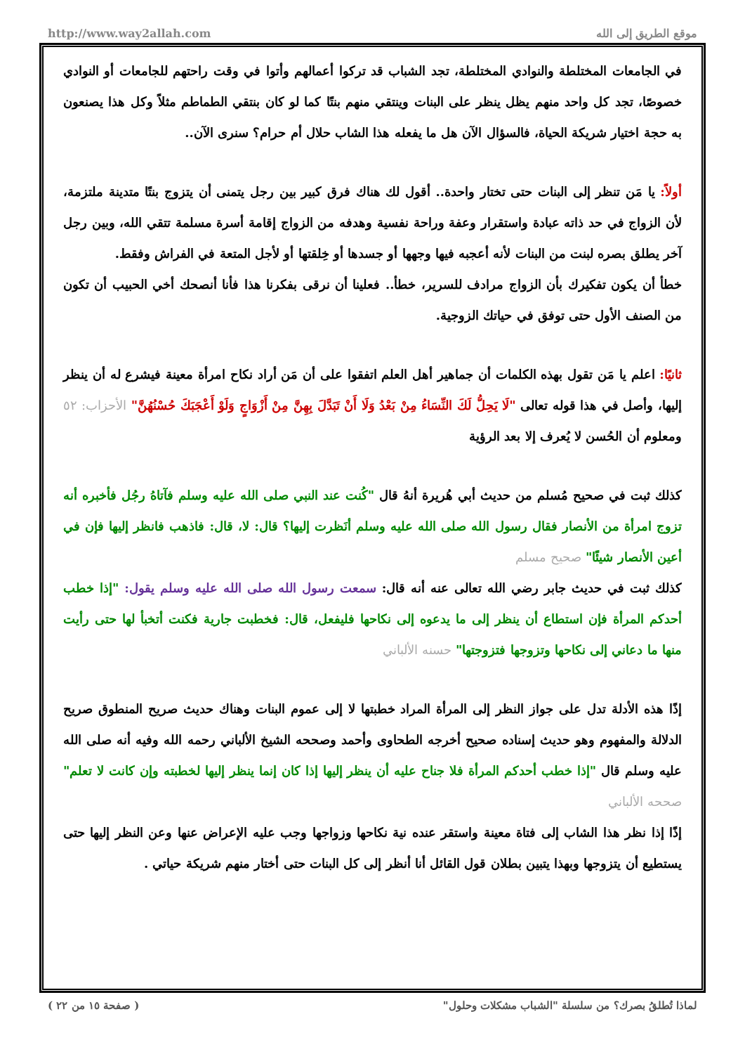http://www.way2allah.com موقع الطريق إلى الله
في الجامعات المختلطة والنوادي المختلطة، تجد الشباب قد تركوا أعمالهم وأتوا في وقت راحتهم للجامعات أو النوادي خصوصًا، تجد كل واحد منهم يظل ينظر على البنات وينتقي منهم بنتًا كما لو كان بنتقي الطماطم مثلاً وكل هذا يصنعون به حجة اختيار شريكة الحياة، فالسؤال الآن هل ما يفعله هذا الشاب حلال أم حرام؟ سنرى الآن..
أولاً: يا مَن تنظر إلى البنات حتى تختار واحدة.. أقول لك هناك فرق كبير بين رجل يتمنى أن يتزوج بنتًا متدينة ملتزمة، لأن الزواج في حد ذاته عبادة واستقرار وعفة وراحة نفسية وهدفه من الزواج إقامة أسرة مسلمة تتقي الله، وبين رجل آخر يطلق بصره لبنت من البنات لأنه أعجبه فيها وجهها أو جسدها أو خِلقتها أو لأجل المتعة في الفراش وفقط.
خطأ أن يكون تفكيرك بأن الزواج مرادف للسرير، خطأ.. فعلينا أن نرقى بفكرنا هذا فأنا أنصحك أخي الحبيب أن تكون من الصنف الأول حتى توفق في حياتك الزوجية.
ثانيًا: اعلم يا مَن تقول بهذه الكلمات أن جماهير أهل العلم اتفقوا على أن مَن أراد نكاح امرأة معينة فيشرع له أن ينظر إليها، وأصل في هذا قوله تعالى "لَا يَحِلُّ لَكَ النِّسَاءُ مِنْ بَعْدُ وَلَا أَنْ تَبَدَّلَ بِهِنَّ مِنْ أَزْوَاجٍ وَلَوْ أَعْجَبَكَ حُسْنُهُنَّ" الأحزاب: ٥٢ ومعلوم أن الحُسن لا يُعرف إلا بعد الرؤية
كذلك ثبت في صحيح مُسلم من حديث أبي هُريرة أنهُ قال "كُنت عند النبي صلى الله عليه وسلم فآتاهُ رجُل فأخبره أنه تزوج امرأة من الأنصار فقال رسول الله صلى الله عليه وسلم أنَظرت إليها؟ قال: لا، قال: فاذهب فانظر إليها فإن في أعين الأنصار شيئًا" صحيح مسلم
كذلك ثبت في حديث جابر رضي الله تعالى عنه أنه قال: سمعت رسول الله صلى الله عليه وسلم يقول: "إذا خطب أحدكم المرأة فإن استطاع أن ينظر إلى ما يدعوه إلى نكاحها فليفعل، قال: فخطبت جارية فكنت أتخبأ لها حتى رأيت منها ما دعاني إلى نكاحها وتزوجها فتزوجتها" حسنه الألباني
إذًا هذه الأدلة تدل على جواز النظر إلى المرأة المراد خطبتها لا إلى عموم البنات وهناك حديث صريح المنطوق صريح الدلالة والمفهوم وهو حديث إسناده صحيح أخرجه الطحاوى وأحمد وصححه الشيخ الألباني رحمه الله وفيه أنه صلى الله عليه وسلم قال "إذا خطب أحدكم المرأة فلا جناح عليه أن ينظر إليها إذا كان إنما ينظر إليها لخطبته وإن كانت لا تعلم" صححه الألباني
إذًا إذا نظر هذا الشاب إلى فتاة معينة واستقر عنده نية نكاحها وزواجها وجب عليه الإعراض عنها وعن النظر إليها حتى يستطيع أن يتزوجها وبهذا يتبين بطلان قول القائل أنا أنظر إلى كل البنات حتى أختار منهم شريكة حياتي .
لماذا تُطلقُ بصرك؟ من سلسلة "الشباب مشكلات وحلول" ( صفحة ١٥ من ٢٢ )